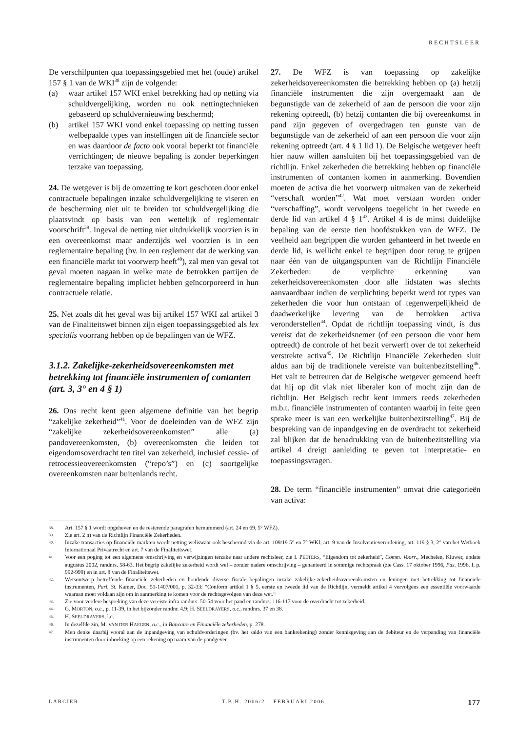RECHTSLEER
De verschilpunten qua toepassingsgebied met het (oude) artikel 157 § 1 van de WKI<sup>38</sup> zijn de volgende:
(a) waar artikel 157 WKI enkel betrekking had op netting via schuldvergelijking, worden nu ook nettingtechnieken gebaseerd op schuldvernieuwing beschermd;
(b) artikel 157 WKI vond enkel toepassing op netting tussen welbepaalde types van instellingen uit de financiële sector en was daardoor de facto ook vooral beperkt tot financiële verrichtingen; de nieuwe bepaling is zonder beperkingen terzake van toepassing.
24. De wetgever is bij de omzetting te kort geschoten door enkel contractuele bepalingen inzake schuldvergelijking te viseren en de bescherming niet uit te breiden tot schuldvergelijking die plaatsvindt op basis van een wettelijk of reglementair voorschrift<sup>39</sup>. Ingeval de netting niet uitdrukkelijk voorzien is in een overeenkomst maar anderzijds wel voorzien is in een reglementaire bepaling (bv. in een reglement dat de werking van een financiële markt tot voorwerp heeft<sup>40</sup>), zal men van geval tot geval moeten nagaan in welke mate de betrokken partijen de reglementaire bepaling impliciet hebben geïncorporeerd in hun contractuele relatie.
25. Net zoals dit het geval was bij artikel 157 WKI zal artikel 3 van de Finaliteitswet binnen zijn eigen toepassingsgebied als lex specialis voorrang hebben op de bepalingen van de WFZ.
3.1.2. Zakelijke-zekerheidsovereenkomsten met betrekking tot financiële instrumenten of contanten (art. 3, 3° en 4 § 1)
26. Ons recht kent geen algemene definitie van het begrip “zakelijke zekerheid”<sup>41</sup>. Voor de doeleinden van de WFZ zijn “zakelijke zekerheidsovereenkomsten” alle (a) pandovereenkomsten, (b) overeenkomsten die leiden tot eigendomsoverdracht ten titel van zekerheid, inclusief cessie- of retrocessieovereenkomsten (“repo’s”) en (c) soortgelijke overeenkomsten naar buitenlands recht.
27. De WFZ is van toepassing op zakelijke zekerheidsovereenkomsten die betrekking hebben op (a) hetzij financiële instrumenten die zijn overgemaakt aan de begunstigde van de zekerheid of aan de persoon die voor zijn rekening optreedt, (b) hetzij contanten die bij overeenkomst in pand zijn gegeven of overgedragen ten gunste van de begunstigde van de zekerheid of aan een persoon die voor zijn rekening optreedt (art. 4 § 1 lid 1). De Belgische wetgever heeft hier nauw willen aansluiten bij het toepassingsgebied van de richtlijn. Enkel zekerheden die betrekking hebben op financiële instrumenten of contanten komen in aanmerking. Bovendien moeten de activa die het voorwerp uitmaken van de zekerheid “verschaft worden”<sup>42</sup>. Wat moet verstaan worden onder “verschaffing”, wordt vervolgens toegelicht in het tweede en derde lid van artikel 4 § 1<sup>43</sup>. Artikel 4 is de minst duidelijke bepaling van de eerste tien hoofdstukken van de WFZ. De veelheid aan begrippen die worden gehanteerd in het tweede en derde lid, is wellicht enkel te begrijpen door terug te grijpen naar één van de uitgangspunten van de Richtlijn Financiële Zekerheden: de verplichte erkenning van zekerheidsovereenkomsten door alle lidstaten was slechts aanvaardbaar indien de verplichting beperkt werd tot types van zekerheden die voor hun ontstaan of tegenwerpelijkheid de daadwerkelijke levering van de betrokken activa veronderstellen<sup>44</sup>. Opdat de richtlijn toepassing vindt, is dus vereist dat de zekerheidsnemer (of een persoon die voor hem optreedt) de controle of het bezit verwerft over de tot zekerheid verstrekte activa<sup>45</sup>. De Richtlijn Financiële Zekerheden sluit aldus aan bij de traditionele vereiste van buitenbezitstelling<sup>46</sup>. Het valt te betreuren dat de Belgische wetgever gemeend heeft dat hij op dit vlak niet liberaler kon of mocht zijn dan de richtlijn. Het Belgisch recht kent immers reeds zekerheden m.b.t. financiële instrumenten of contanten waarbij in feite geen sprake meer is van een werkelijke buitenbezitstelling<sup>47</sup>. Bij de bespreking van de inpandgeving en de overdracht tot zekerheid zal blijken dat de benadrukking van de buitenbezitstelling via artikel 4 dreigt aanleiding te geven tot interpretatie- en toepassingsvragen.
28. De term “financiële instrumenten” omvat drie categorieën van activa:
38. Art. 157 § 1 wordt opgeheven en de resterende paragrafen hernummerd (art. 24 en 69, 5° WFZ).
39. Zie art. 2 n) van de Richtlijn Financiële Zekerheden.
40. Inzake transacties op financiële markten wordt netting weliswaar ook beschermd via de art. 109/19 5° en 7° WKI, art. 9 van de Insolventieverordening, art. 119 § 3, 2° van het Wetboek Internationaal Privaatrecht en art. 7 van de Finaliteitswet.
41. Voor een poging tot een algemene omschrijving en verwijzingen terzake naar andere rechtsleer, zie I. PEETERS, “Eigendom tot zekerheid”, Comm. Voorr., Mechelen, Kluwer, update augustus 2002, randnrs. 58-63. Het begrip zakelijke zekerheid wordt wel – zonder nadere omschrijving – gehanteerd in sommige rechtspraak (zie Cass. 17 oktober 1996, Pas. 1996, I, p. 992-999) en in art. 8 van de Finaliteitswet.
42. Wetsontwerp betreffende financiële zekerheden en houdende diverse fiscale bepalingen inzake zakelijke-zekerheidsovereenkomsten en leningen met betrekking tot financiële instrumenten, Parl. St. Kamer, Doc. 51-1407/001, p. 32-33: “Conform artikel 1 § 5, eerste en tweede lid van de Richtlijn, vermeldt artikel 4 vervolgens een essentiële voorwaarde waaraan moet voldaan zijn om in aanmerking te komen voor de rechtsgevolgen van deze wet.“
43. Zie voor verdere bespreking van deze vereiste infra randnrs. 50-54 voor het pand en randnrs. 116-117 voor de overdracht tot zekerheid.
44. G. MORTON, o.c., p. 11-39, in het bijzonder randnr. 4.9; H. SEELDRAYERS, o.c., randnrs. 37 en 38.
45. H. SEELDRAYERS, l.c.
46. In dezelfde zin, M. VAN DER HAEGEN, o.c., in Bancaire en Financiële zekerheden, p. 278.
47. Men denke daarbij vooral aan de inpandgeving van schuldvorderingen (bv. het saldo van een bankrekening) zonder kennisgeving aan de debiteur en de verpanding van financiële instrumenten door inboeking op een rekening op naam van de pandgever.
LARCIER T.B.H. 2006/2 – FEBRUARI 2006 177